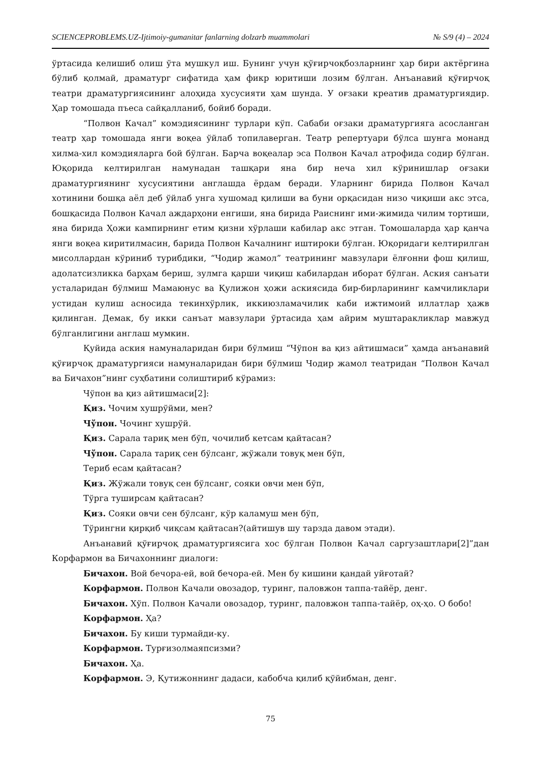SCIENCEPROBLEMS.UZ-Ijtimoiy-gumanitar fanlarning dolzarb muammolari № S/9 (4) – 2024
ўртасида келишиб олиш ўта мушкул иш. Бунинг учун қўғирчоқбозларнинг ҳар бири актёргина бўлиб қолмай, драматург сифатида ҳам фикр юритиши лозим бўлган. Анъанавий қўғирчоқ театри драматургиясининг алоҳида хусусияти ҳам шунда. У оғзаки креатив драматургиядир. Ҳар томошада пъеса сайқалланиб, бойиб боради.
“Полвон Качал” комэдиясининг турлари кўп. Сабаби оғзаки драматургияга асосланган театр ҳар томошада янги воқеа ўйлаб топилаверган. Театр репертуари бўлса шунга монанд хилма-хил комэдияларга бой бўлган. Барча воқеалар эса Полвон Качал атрофида содир бўлган. Юқорида келтирилган намунадан ташқари яна бир неча хил кўринишлар оғзаки драматургиянинг хусусиятини англашда ёрдам беради. Уларнинг бирида Полвон Качал хотинини бошқа аёл деб ўйлаб унга хушомад қилиши ва буни орқасидан низо чиқиши акс этса, бошқасида Полвон Качал аждарҳони енгиши, яна бирида Раиснинг ими-жимида чилим тортиши, яна бирида Ҳожи кампирнинг етим қизни хўрлаши кабилар акс этган. Томошаларда ҳар қанча янги воқеа киритилмасин, барида Полвон Качалнинг иштироки бўлган. Юқоридаги келтирилган мисоллардан кўриниб турибдики, “Чодир жамол” театрининг мавзулари ёлғонни фош қилиш, адолатсизликка барҳам бериш, зулмга қарши чиқиш кабилардан иборат бўлган. Аския санъати усталаридан бўлмиш Мамаюнус ва Қулижон ҳожи аскиясида бир-бирларининг камчиликлари устидан кулиш асносида текинхўрлик, иккиюзламачилик каби ижтимоий иллатлар ҳажв қилинган. Демак, бу икки санъат мавзулари ўртасида ҳам айрим муштаракликлар мавжуд бўлганлигини англаш мумкин.
Қуйида аския намуналаридан бири бўлмиш “Чўпон ва қиз айтишмаси” ҳамда анъанавий қўғирчоқ драматургияси намуналаридан бири бўлмиш Чодир жамол театридан “Полвон Качал ва Бичахон”нинг суҳбатини солиштириб кўрамиз:
Чўпон ва қиз айтишмаси[2]:
Қиз. Чочим хушрўйми, мен?
Чўпон. Чочинг хушрўй.
Қиз. Сарала тариқ мен бўп, чочилиб кетсам қайтасан?
Чўпон. Сарала тариқ сен бўлсанг, жўжали товуқ мен бўп,
Териб есам қайтасан?
Қиз. Жўжали товуқ сен бўлсанг, сояки овчи мен бўп,
Тўрга туширсам қайтасан?
Қиз. Сояки овчи сен бўлсанг, кўр каламуш мен бўп,
Тўрингни қирқиб чиқсам қайтасан?(айтишув шу тарзда давом этади).
Анъанавий қўғирчоқ драматургиясига хос бўлган Полвон Качал саргузаштлари[2]”дан Корфармон ва Бичахоннинг диалоги:
Бичахон. Вой бечора-ей, вой бечора-ей. Мен бу кишини қандай уйғотай?
Корфармон. Полвон Качали овозадор, туринг, паловжон таппа-тайёр, денг.
Бичахон. Хўп. Полвон Качали овозадор, туринг, паловжон таппа-тайёр, оҳ-ҳо. О бобо!
Корфармон. Ҳа?
Бичахон. Бу киши турмайди-ку.
Корфармон. Турғизолмаяпсизми?
Бичахон. Ҳа.
Корфармон. Э, Қутижоннинг дадаси, кабобча қилиб қўйибман, денг.
75